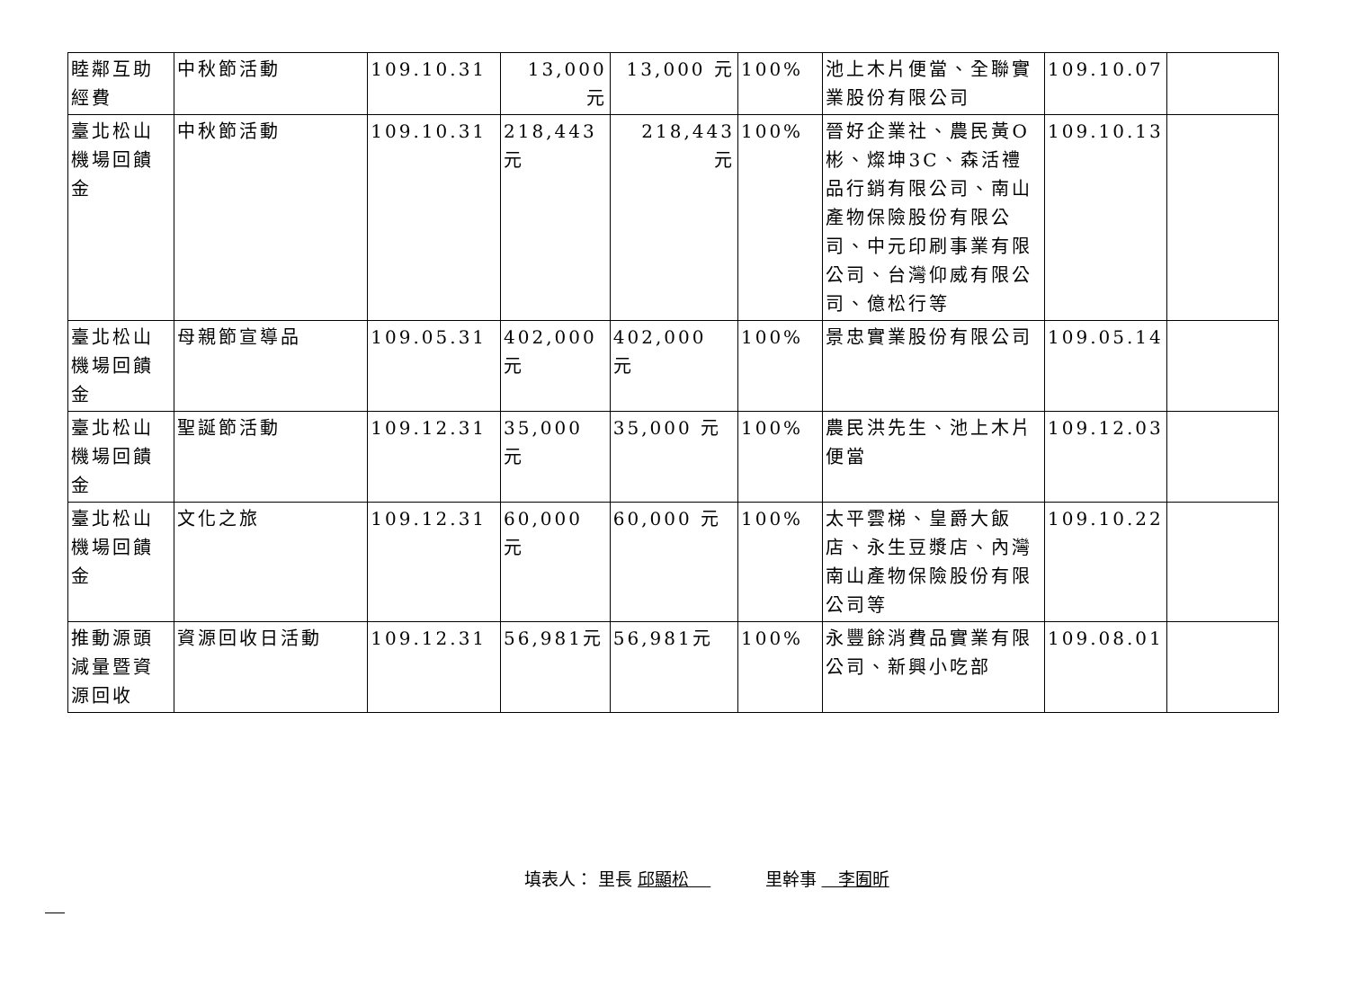| 睦鄰互助經費 | 中秋節活動 | 109.10.31 | 13,000 元 | 13,000 元 | 100% | 池上木片便當、全聯實業股份有限公司 | 109.10.07 | |
| 臺北松山機場回饋金 | 中秋節活動 | 109.10.31 | 218,443 元 | 218,443 元 | 100% | 晉好企業社、農民黃O彬、燦坤3C、森活禮品行銷有限公司、南山產物保險股份有限公司、中元印刷事業有限公司、台灣仰威有限公司、億松行等 | 109.10.13 | |
| 臺北松山機場回饋金 | 母親節宣導品 | 109.05.31 | 402,000 元 | 402,000 元 | 100% | 景忠實業股份有限公司 | 109.05.14 | |
| 臺北松山機場回饋金 | 聖誕節活動 | 109.12.31 | 35,000 元 | 35,000 元 | 100% | 農民洪先生、池上木片便當 | 109.12.03 | |
| 臺北松山機場回饋金 | 文化之旅 | 109.12.31 | 60,000 元 | 60,000 元 | 100% | 太平雲梯、皇爵大飯店、永生豆漿店、內灣南山產物保險股份有限公司等 | 109.10.22 | |
| 推動源頭減量暨資源回收 | 資源回收日活動 | 109.12.31 | 56,981元 | 56,981元 | 100% | 永豐餘消費品實業有限公司、新興小吃部 | 109.08.01 | |
填表人： 里長 邱顯松 里幹事 李囿昕